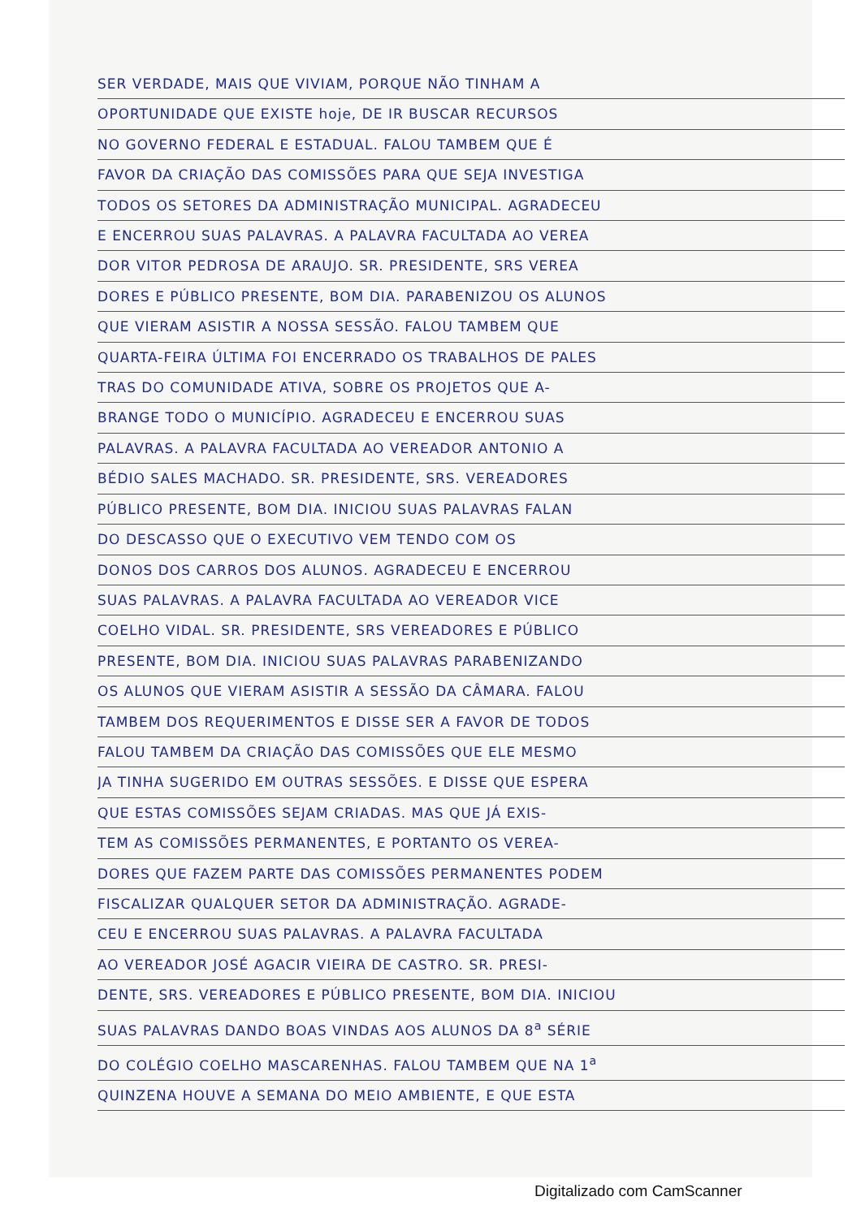SER VERDADE, MAIS QUE VIVIAM, PORQUE NÃO TINHAM A
OPORTUNIDADE QUE EXISTE hoje, DE IR BUSCAR RECURSOS
NO GOVERNO FEDERAL E ESTADUAL. FALOU TAMBEM QUE É
FAVOR DA CRIAÇÃO DAS COMISSÕES PARA QUE SEJA INVESTIGA
TODOS OS SETORES DA ADMINISTRAÇÃO MUNICIPAL. AGRADECEU
E ENCERROU SUAS PALAVRAS. A PALAVRA FACULTADA AO VEREA
DOR VITOR PEDROSA DE ARAUJO. SR. PRESIDENTE, SRS VEREA
DORES E PÚBLICO PRESENTE, BOM DIA. PARABENIZOU OS ALUNOS
QUE VIERAM ASISTIR A NOSSA SESSÃO. FALOU TAMBEM QUE
QUARTA-FEIRA ÚLTIMA FOI ENCERRADO OS TRABALHOS DE PALES
TRAS DO COMUNIDADE ATIVA, SOBRE OS PROJETOS QUE A-
BRANGE TODO O MUNICÍPIO. AGRADECEU E ENCERROU SUAS
PALAVRAS. A PALAVRA FACULTADA AO VEREADOR ANTONIO A
BÉDIO SALES MACHADO. SR. PRESIDENTE, SRS. VEREADORES
PÚBLICO PRESENTE, BOM DIA. INICIOU SUAS PALAVRAS FALAN
DO DESCASSO QUE O EXECUTIVO VEM TENDO COM OS
DONOS DOS CARROS DOS ALUNOS. AGRADECEU E ENCERROU
SUAS PALAVRAS. A PALAVRA FACULTADA AO VEREADOR VICE
COELHO VIDAL. SR. PRESIDENTE, SRS VEREADORES E PÚBLICO
PRESENTE, BOM DIA. INICIOU SUAS PALAVRAS PARABENIZANDO
OS ALUNOS QUE VIERAM ASISTIR A SESSÃO DA CÂMARA. FALOU
TAMBEM DOS REQUERIMENTOS E DISSE SER A FAVOR DE TODOS
FALOU TAMBEM DA CRIAÇÃO DAS COMISSÕES QUE ELE MESMO
JA TINHA SUGERIDO EM OUTRAS SESSÕES. E DISSE QUE ESPERA
QUE ESTAS COMISSÕES SEJAM CRIADAS. MAS QUE JÁ EXIS-
TEM AS COMISSÕES PERMANENTES, E PORTANTO OS VEREA-
DORES QUE FAZEM PARTE DAS COMISSÕES PERMANENTES PODEM
FISCALIZAR QUALQUER SETOR DA ADMINISTRAÇÃO. AGRADE-
CEU E ENCERROU SUAS PALAVRAS. A PALAVRA FACULTADA
AO VEREADOR JOSÉ AGACIR VIEIRA DE CASTRO. SR. PRESI-
DENTE, SRS. VEREADORES E PÚBLICO PRESENTE, BOM DIA. INICIOU
SUAS PALAVRAS DANDO BOAS VINDAS AOS ALUNOS DA 8<sup>a</sup> SÉRIE
DO COLÉGIO COELHO MASCARENHAS. FALOU TAMBEM QUE NA 1<sup>a</sup>
QUINZENA HOUVE A SEMANA DO MEIO AMBIENTE, E QUE ESTA
Digitalizado com CamScanner